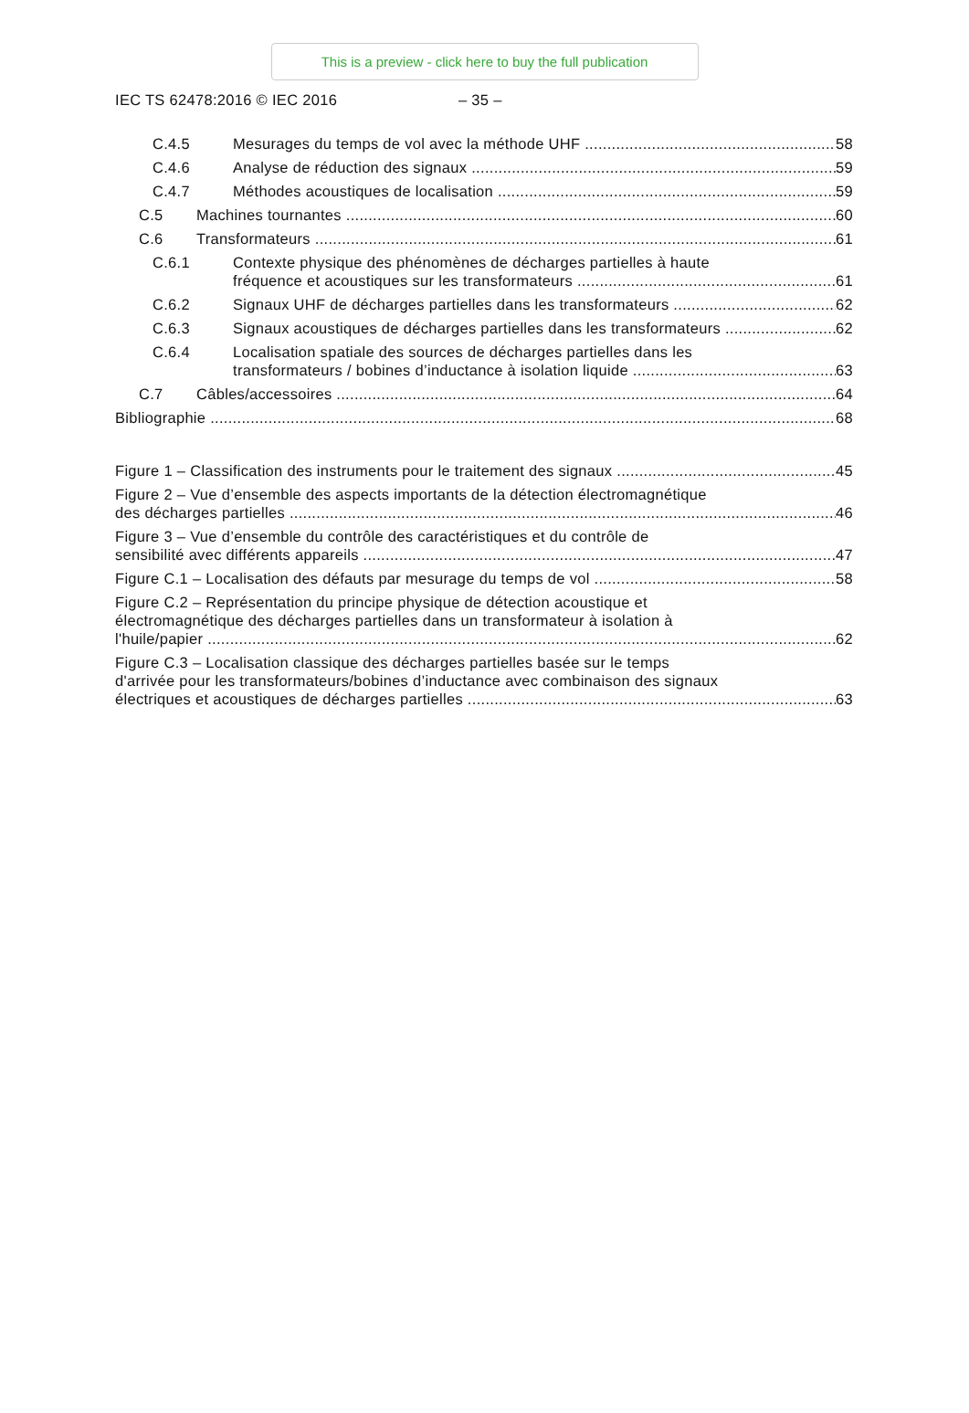This is a preview - click here to buy the full publication
IEC TS 62478:2016 © IEC 2016 – 35 –
C.4.5 Mesurages du temps de vol avec la méthode UHF 58
C.4.6 Analyse de réduction des signaux 59
C.4.7 Méthodes acoustiques de localisation 59
C.5 Machines tournantes 60
C.6 Transformateurs 61
C.6.1 Contexte physique des phénomènes de décharges partielles à haute
fréquence et acoustiques sur les transformateurs 61
C.6.2 Signaux UHF de décharges partielles dans les transformateurs 62
C.6.3 Signaux acoustiques de décharges partielles dans les transformateurs 62
C.6.4 Localisation spatiale des sources de décharges partielles dans les
transformateurs / bobines d’inductance à isolation liquide 63
C.7 Câbles/accessoires 64
Bibliographie 68
Figure 1 – Classification des instruments pour le traitement des signaux 45
Figure 2 – Vue d’ensemble des aspects importants de la détection électromagnétique
des décharges partielles 46
Figure 3 – Vue d’ensemble du contrôle des caractéristiques et du contrôle de
sensibilité avec différents appareils 47
Figure C.1 – Localisation des défauts par mesurage du temps de vol 58
Figure C.2 – Représentation du principe physique de détection acoustique et
électromagnétique des décharges partielles dans un transformateur à isolation à
l'huile/papier 62
Figure C.3 – Localisation classique des décharges partielles basée sur le temps
d'arrivée pour les transformateurs/bobines d’inductance avec combinaison des signaux
électriques et acoustiques de décharges partielles 63